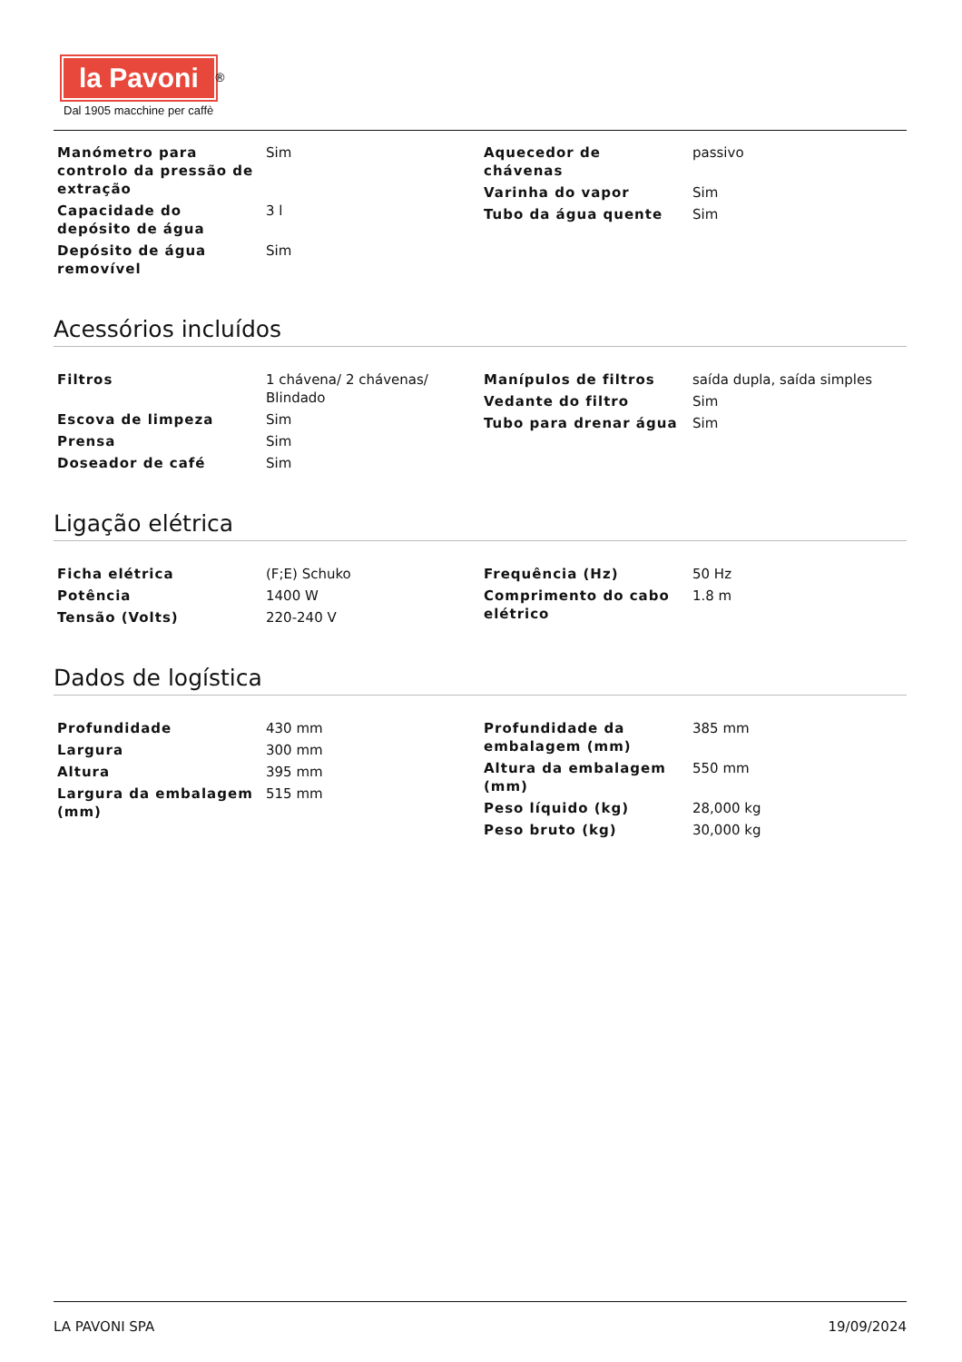la Pavoni
<sup>®</sup>
Dal 1905 macchine per caffè
| Manómetro para controlo da pressão de extração | Sim |
| Capacidade do depósito de água | 3 l |
| Depósito de água removível | Sim |
| Aquecedor de chávenas | passivo |
| Varinha do vapor | Sim |
| Tubo da água quente | Sim |
Acessórios incluídos
| Filtros | 1 chávena/ 2 chávenas/ Blindado |
| Escova de limpeza | Sim |
| Prensa | Sim |
| Doseador de café | Sim |
| Manípulos de filtros | saída dupla, saída simples |
| Vedante do filtro | Sim |
| Tubo para drenar água | Sim |
Ligação elétrica
| Ficha elétrica | (F;E) Schuko |
| Potência | 1400 W |
| Tensão (Volts) | 220-240 V |
| Frequência (Hz) | 50 Hz |
| Comprimento do cabo elétrico | 1.8 m |
Dados de logística
| Profundidade | 430 mm |
| Largura | 300 mm |
| Altura | 395 mm |
| Largura da embalagem (mm) | 515 mm |
| Profundidade da embalagem (mm) | 385 mm |
| Altura da embalagem (mm) | 550 mm |
| Peso líquido (kg) | 28,000 kg |
| Peso bruto (kg) | 30,000 kg |
LA PAVONI SPA 19/09/2024